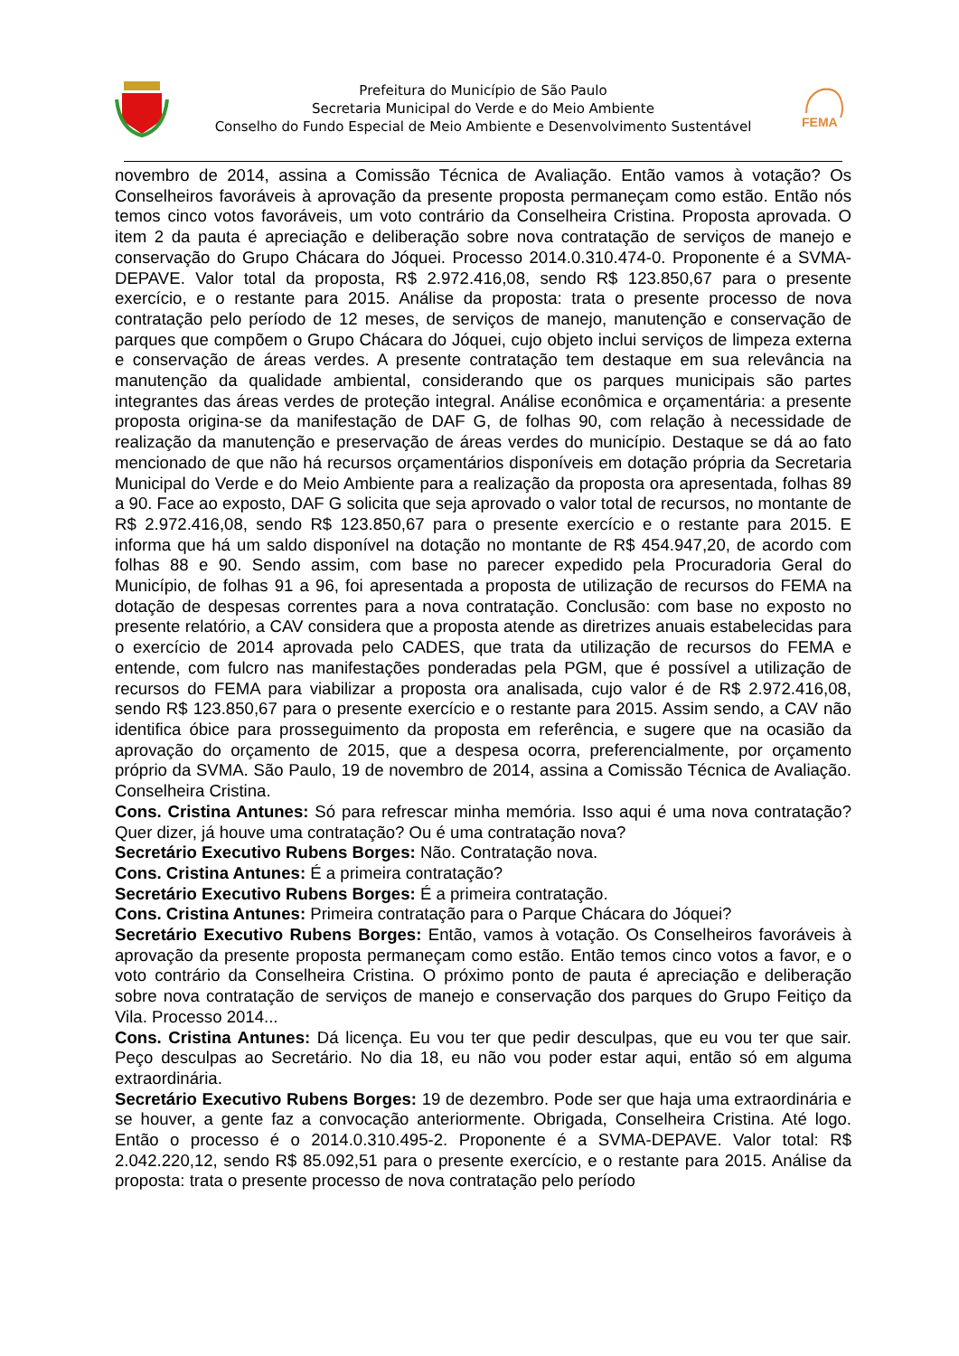Prefeitura do Município de São Paulo
Secretaria Municipal do Verde e do Meio Ambiente
Conselho do Fundo Especial de Meio Ambiente e Desenvolvimento Sustentável
FEMA
novembro de 2014, assina a Comissão Técnica de Avaliação. Então vamos à votação? Os Conselheiros favoráveis à aprovação da presente proposta permaneçam como estão. Então nós temos cinco votos favoráveis, um voto contrário da Conselheira Cristina. Proposta aprovada. O item 2 da pauta é apreciação e deliberação sobre nova contratação de serviços de manejo e conservação do Grupo Chácara do Jóquei. Processo 2014.0.310.474-0. Proponente é a SVMA-DEPAVE. Valor total da proposta, R$ 2.972.416,08, sendo R$ 123.850,67 para o presente exercício, e o restante para 2015. Análise da proposta: trata o presente processo de nova contratação pelo período de 12 meses, de serviços de manejo, manutenção e conservação de parques que compõem o Grupo Chácara do Jóquei, cujo objeto inclui serviços de limpeza externa e conservação de áreas verdes. A presente contratação tem destaque em sua relevância na manutenção da qualidade ambiental, considerando que os parques municipais são partes integrantes das áreas verdes de proteção integral. Análise econômica e orçamentária: a presente proposta origina-se da manifestação de DAF G, de folhas 90, com relação à necessidade de realização da manutenção e preservação de áreas verdes do município. Destaque se dá ao fato mencionado de que não há recursos orçamentários disponíveis em dotação própria da Secretaria Municipal do Verde e do Meio Ambiente para a realização da proposta ora apresentada, folhas 89 a 90. Face ao exposto, DAF G solicita que seja aprovado o valor total de recursos, no montante de R$ 2.972.416,08, sendo R$ 123.850,67 para o presente exercício e o restante para 2015. E informa que há um saldo disponível na dotação no montante de R$ 454.947,20, de acordo com folhas 88 e 90. Sendo assim, com base no parecer expedido pela Procuradoria Geral do Município, de folhas 91 a 96, foi apresentada a proposta de utilização de recursos do FEMA na dotação de despesas correntes para a nova contratação. Conclusão: com base no exposto no presente relatório, a CAV considera que a proposta atende as diretrizes anuais estabelecidas para o exercício de 2014 aprovada pelo CADES, que trata da utilização de recursos do FEMA e entende, com fulcro nas manifestações ponderadas pela PGM, que é possível a utilização de recursos do FEMA para viabilizar a proposta ora analisada, cujo valor é de R$ 2.972.416,08, sendo R$ 123.850,67 para o presente exercício e o restante para 2015. Assim sendo, a CAV não identifica óbice para prosseguimento da proposta em referência, e sugere que na ocasião da aprovação do orçamento de 2015, que a despesa ocorra, preferencialmente, por orçamento próprio da SVMA. São Paulo, 19 de novembro de 2014, assina a Comissão Técnica de Avaliação. Conselheira Cristina.
Cons. Cristina Antunes: Só para refrescar minha memória. Isso aqui é uma nova contratação? Quer dizer, já houve uma contratação? Ou é uma contratação nova?
Secretário Executivo Rubens Borges: Não. Contratação nova.
Cons. Cristina Antunes: É a primeira contratação?
Secretário Executivo Rubens Borges: É a primeira contratação.
Cons. Cristina Antunes: Primeira contratação para o Parque Chácara do Jóquei?
Secretário Executivo Rubens Borges: Então, vamos à votação. Os Conselheiros favoráveis à aprovação da presente proposta permaneçam como estão. Então temos cinco votos a favor, e o voto contrário da Conselheira Cristina. O próximo ponto de pauta é apreciação e deliberação sobre nova contratação de serviços de manejo e conservação dos parques do Grupo Feitiço da Vila. Processo 2014...
Cons. Cristina Antunes: Dá licença. Eu vou ter que pedir desculpas, que eu vou ter que sair. Peço desculpas ao Secretário. No dia 18, eu não vou poder estar aqui, então só em alguma extraordinária.
Secretário Executivo Rubens Borges: 19 de dezembro. Pode ser que haja uma extraordinária e se houver, a gente faz a convocação anteriormente. Obrigada, Conselheira Cristina. Até logo. Então o processo é o 2014.0.310.495-2. Proponente é a SVMA-DEPAVE. Valor total: R$ 2.042.220,12, sendo R$ 85.092,51 para o presente exercício, e o restante para 2015. Análise da proposta: trata o presente processo de nova contratação pelo período